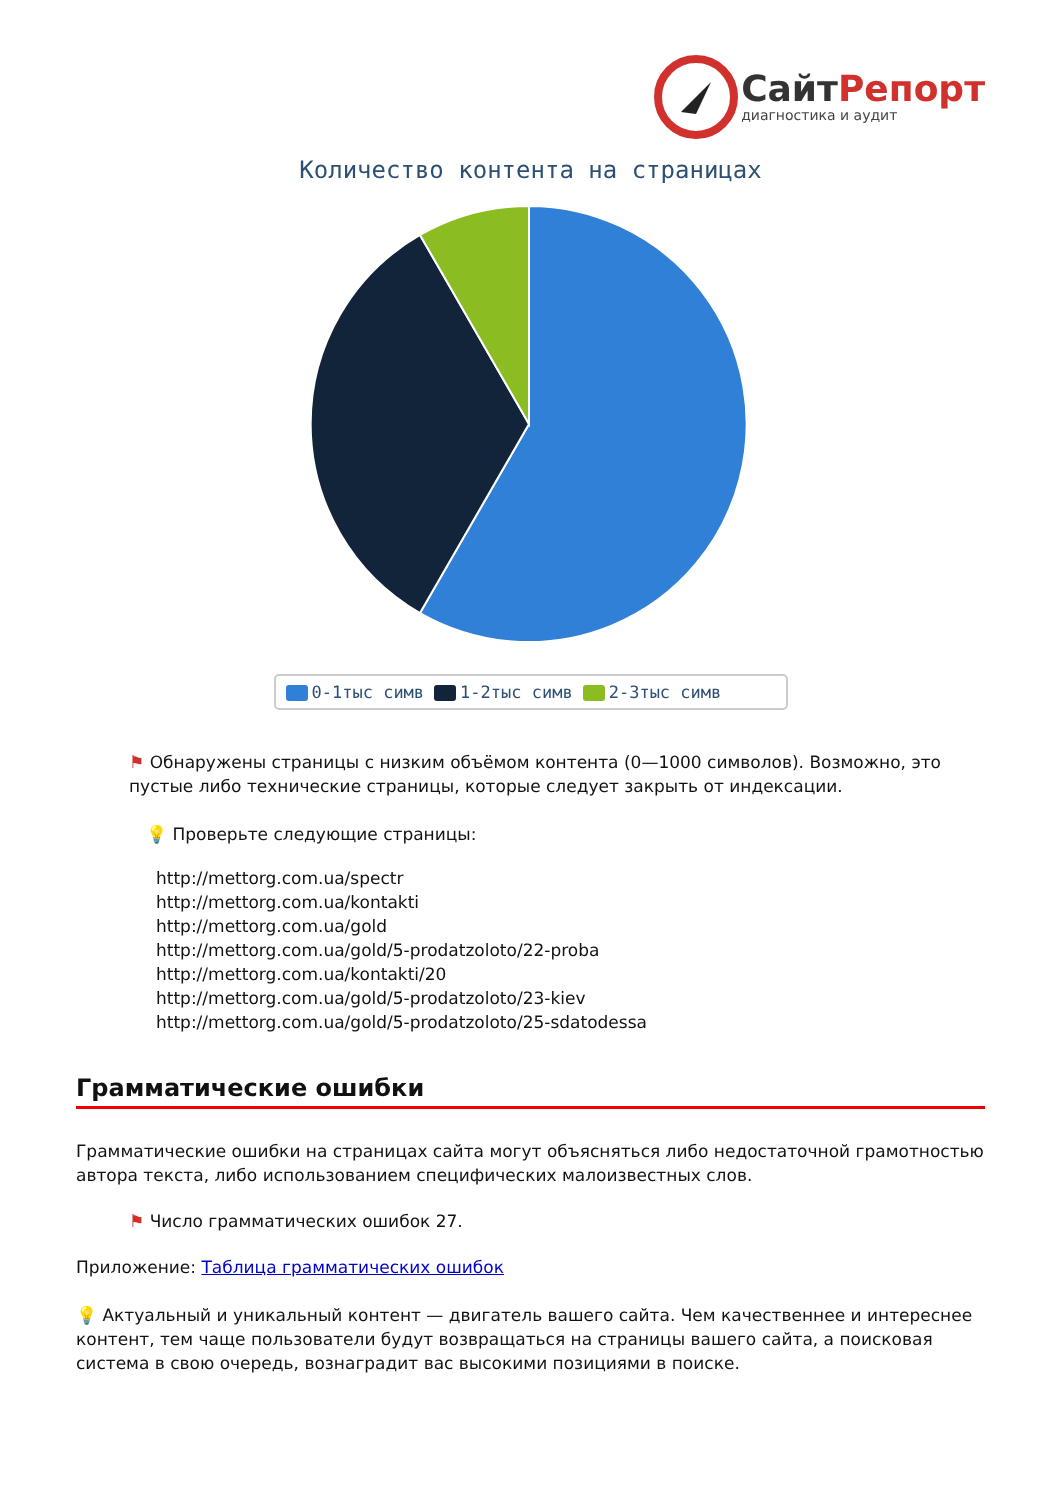СайтРепорт
диагностика и аудит
Количество контента на страницах
0-1тыс симв 1-2тыс симв 2-3тыс симв
⚑ Обнаружены страницы с низким объёмом контента (0—1000 символов). Возможно, это пустые либо технические страницы, которые следует закрыть от индексации.
💡 Проверьте следующие страницы:
http://mettorg.com.ua/spectr
http://mettorg.com.ua/kontakti
http://mettorg.com.ua/gold
http://mettorg.com.ua/gold/5-prodatzoloto/22-proba
http://mettorg.com.ua/kontakti/20
http://mettorg.com.ua/gold/5-prodatzoloto/23-kiev
http://mettorg.com.ua/gold/5-prodatzoloto/25-sdatodessa
Грамматические ошибки
Грамматические ошибки на страницах сайта могут объясняться либо недостаточной грамотностью автора текста, либо использованием специфических малоизвестных слов.
⚑ Число грамматических ошибок 27.
Приложение: Таблица грамматических ошибок
💡 Актуальный и уникальный контент — двигатель вашего сайта. Чем качественнее и интереснее контент, тем чаще пользователи будут возвращаться на страницы вашего сайта, а поисковая система в свою очередь, вознаградит вас высокими позициями в поиске.